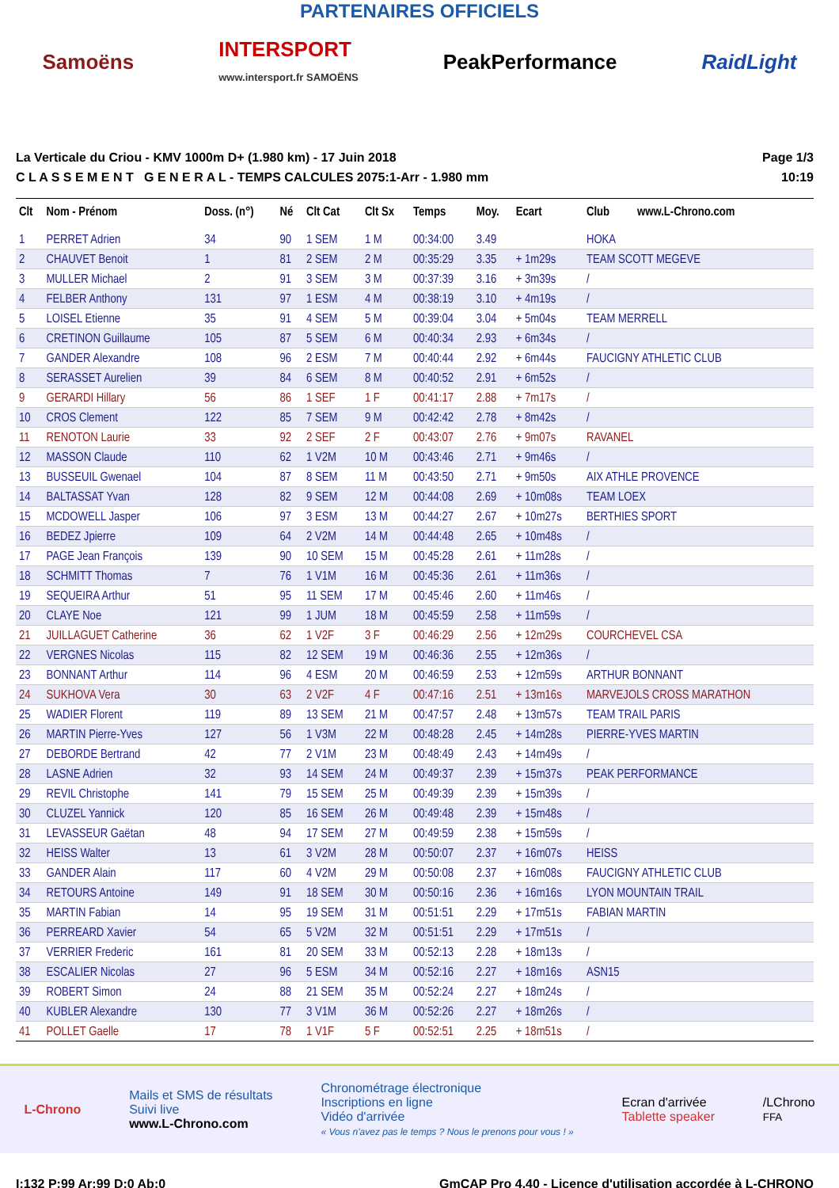PARTENAIRES OFFICIELS
Samoëns INTERSPORT
www.intersport.fr SAMOËNS PeakPerformance RaidLight
La Verticale du Criou - KMV 1000m D+ (1.980 km) - 17 Juin 2018
C L A S S E M E N T G E N E R A L - TEMPS CALCULES 2075:1-Arr - 1.980 mm
Page 1/3
10:19
| Clt | Nom - Prénom | Doss. (n°) | Né | Clt Cat | Clt Sx | Temps | Moy. | Ecart | Club | www.L-Chrono.com |
| --- | --- | --- | --- | --- | --- | --- | --- | --- | --- | --- |
| 1 | PERRET Adrien | 34 | 90 | 1 SEM | 1 M | 00:34:00 | 3.49 | | HOKA | |
| 2 | CHAUVET Benoit | 1 | 81 | 2 SEM | 2 M | 00:35:29 | 3.35 | + 1m29s | TEAM SCOTT MEGEVE | |
| 3 | MULLER Michael | 2 | 91 | 3 SEM | 3 M | 00:37:39 | 3.16 | + 3m39s | / | |
| 4 | FELBER Anthony | 131 | 97 | 1 ESM | 4 M | 00:38:19 | 3.10 | + 4m19s | / | |
| 5 | LOISEL Etienne | 35 | 91 | 4 SEM | 5 M | 00:39:04 | 3.04 | + 5m04s | TEAM MERRELL | |
| 6 | CRETINON Guillaume | 105 | 87 | 5 SEM | 6 M | 00:40:34 | 2.93 | + 6m34s | / | |
| 7 | GANDER Alexandre | 108 | 96 | 2 ESM | 7 M | 00:40:44 | 2.92 | + 6m44s | FAUCIGNY ATHLETIC CLUB | |
| 8 | SERASSET Aurelien | 39 | 84 | 6 SEM | 8 M | 00:40:52 | 2.91 | + 6m52s | / | |
| 9 | GERARDI Hillary | 56 | 86 | 1 SEF | 1 F | 00:41:17 | 2.88 | + 7m17s | / | |
| 10 | CROS Clement | 122 | 85 | 7 SEM | 9 M | 00:42:42 | 2.78 | + 8m42s | / | |
| 11 | RENOTON Laurie | 33 | 92 | 2 SEF | 2 F | 00:43:07 | 2.76 | + 9m07s | RAVANEL | |
| 12 | MASSON Claude | 110 | 62 | 1 V2M | 10 M | 00:43:46 | 2.71 | + 9m46s | / | |
| 13 | BUSSEUIL Gwenael | 104 | 87 | 8 SEM | 11 M | 00:43:50 | 2.71 | + 9m50s | AIX ATHLE PROVENCE | |
| 14 | BALTASSAT Yvan | 128 | 82 | 9 SEM | 12 M | 00:44:08 | 2.69 | + 10m08s | TEAM LOEX | |
| 15 | MCDOWELL Jasper | 106 | 97 | 3 ESM | 13 M | 00:44:27 | 2.67 | + 10m27s | BERTHIES SPORT | |
| 16 | BEDEZ Jpierre | 109 | 64 | 2 V2M | 14 M | 00:44:48 | 2.65 | + 10m48s | / | |
| 17 | PAGE Jean François | 139 | 90 | 10 SEM | 15 M | 00:45:28 | 2.61 | + 11m28s | / | |
| 18 | SCHMITT Thomas | 7 | 76 | 1 V1M | 16 M | 00:45:36 | 2.61 | + 11m36s | / | |
| 19 | SEQUEIRA Arthur | 51 | 95 | 11 SEM | 17 M | 00:45:46 | 2.60 | + 11m46s | / | |
| 20 | CLAYE Noe | 121 | 99 | 1 JUM | 18 M | 00:45:59 | 2.58 | + 11m59s | / | |
| 21 | JUILLAGUET Catherine | 36 | 62 | 1 V2F | 3 F | 00:46:29 | 2.56 | + 12m29s | COURCHEVEL CSA | |
| 22 | VERGNES Nicolas | 115 | 82 | 12 SEM | 19 M | 00:46:36 | 2.55 | + 12m36s | / | |
| 23 | BONNANT Arthur | 114 | 96 | 4 ESM | 20 M | 00:46:59 | 2.53 | + 12m59s | ARTHUR BONNANT | |
| 24 | SUKHOVA Vera | 30 | 63 | 2 V2F | 4 F | 00:47:16 | 2.51 | + 13m16s | MARVEJOLS CROSS MARATHON | |
| 25 | WADIER Florent | 119 | 89 | 13 SEM | 21 M | 00:47:57 | 2.48 | + 13m57s | TEAM TRAIL PARIS | |
| 26 | MARTIN Pierre-Yves | 127 | 56 | 1 V3M | 22 M | 00:48:28 | 2.45 | + 14m28s | PIERRE-YVES MARTIN | |
| 27 | DEBORDE Bertrand | 42 | 77 | 2 V1M | 23 M | 00:48:49 | 2.43 | + 14m49s | / | |
| 28 | LASNE Adrien | 32 | 93 | 14 SEM | 24 M | 00:49:37 | 2.39 | + 15m37s | PEAK PERFORMANCE | |
| 29 | REVIL Christophe | 141 | 79 | 15 SEM | 25 M | 00:49:39 | 2.39 | + 15m39s | / | |
| 30 | CLUZEL Yannick | 120 | 85 | 16 SEM | 26 M | 00:49:48 | 2.39 | + 15m48s | / | |
| 31 | LEVASSEUR Gaëtan | 48 | 94 | 17 SEM | 27 M | 00:49:59 | 2.38 | + 15m59s | / | |
| 32 | HEISS Walter | 13 | 61 | 3 V2M | 28 M | 00:50:07 | 2.37 | + 16m07s | HEISS | |
| 33 | GANDER Alain | 117 | 60 | 4 V2M | 29 M | 00:50:08 | 2.37 | + 16m08s | FAUCIGNY ATHLETIC CLUB | |
| 34 | RETOURS Antoine | 149 | 91 | 18 SEM | 30 M | 00:50:16 | 2.36 | + 16m16s | LYON MOUNTAIN TRAIL | |
| 35 | MARTIN Fabian | 14 | 95 | 19 SEM | 31 M | 00:51:51 | 2.29 | + 17m51s | FABIAN MARTIN | |
| 36 | PERREARD Xavier | 54 | 65 | 5 V2M | 32 M | 00:51:51 | 2.29 | + 17m51s | / | |
| 37 | VERRIER Frederic | 161 | 81 | 20 SEM | 33 M | 00:52:13 | 2.28 | + 18m13s | / | |
| 38 | ESCALIER Nicolas | 27 | 96 | 5 ESM | 34 M | 00:52:16 | 2.27 | + 18m16s | ASN15 | |
| 39 | ROBERT Simon | 24 | 88 | 21 SEM | 35 M | 00:52:24 | 2.27 | + 18m24s | / | |
| 40 | KUBLER Alexandre | 130 | 77 | 3 V1M | 36 M | 00:52:26 | 2.27 | + 18m26s | / | |
| 41 | POLLET Gaelle | 17 | 78 | 1 V1F | 5 F | 00:52:51 | 2.25 | + 18m51s | / | |
L-Chrono
Mails et SMS de résultats
Suivi live
www.L-Chrono.com
Chronométrage électronique
Inscriptions en ligne
Vidéo d'arrivée
« Vous n'avez pas le temps ? Nous le prenons pour vous ! »
Ecran d'arrivée
Tablette speaker
/LChrono
FFA
I:132 P:99 Ar:99 D:0 Ab:0 GmCAP Pro 4.40 - Licence d'utilisation accordée à L-CHRONO